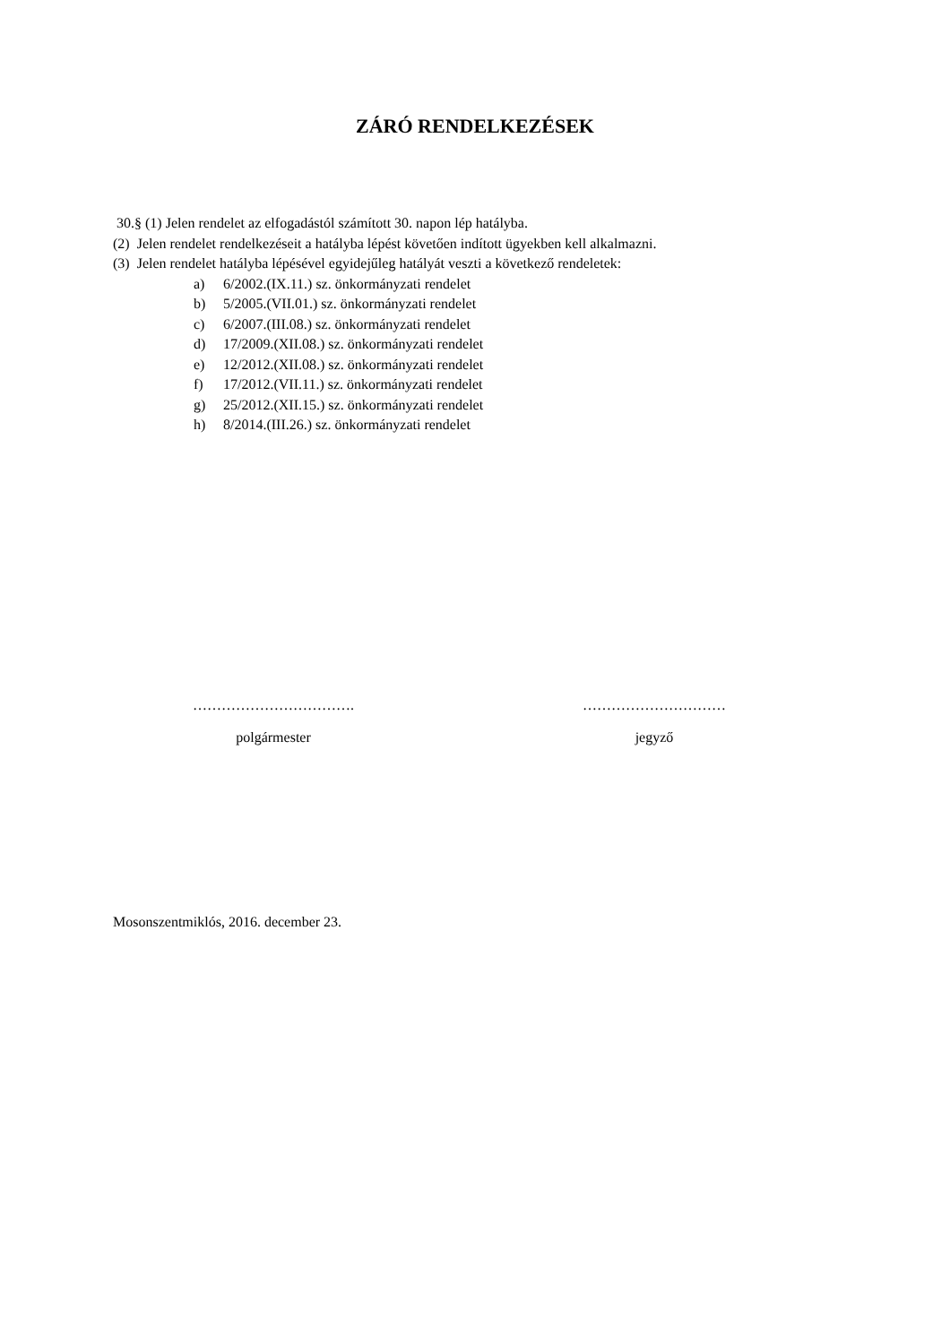ZÁRÓ RENDELKEZÉSEK
30.§ (1) Jelen rendelet az elfogadástól számított 30. napon lép hatályba.
(2) Jelen rendelet rendelkezéseit a hatályba lépést követően indított ügyekben kell alkalmazni.
(3) Jelen rendelet hatályba lépésével egyidejűleg hatályát veszti a következő rendeletek:
a) 6/2002.(IX.11.) sz. önkormányzati rendelet
b) 5/2005.(VII.01.) sz. önkormányzati rendelet
c) 6/2007.(III.08.) sz. önkormányzati rendelet
d) 17/2009.(XII.08.) sz. önkormányzati rendelet
e) 12/2012.(XII.08.) sz. önkormányzati rendelet
f) 17/2012.(VII.11.) sz. önkormányzati rendelet
g) 25/2012.(XII.15.) sz. önkormányzati rendelet
h) 8/2014.(III.26.) sz. önkormányzati rendelet
…………………………….
polgármester
…………………………
jegyző
Mosonszentmiklós, 2016. december 23.